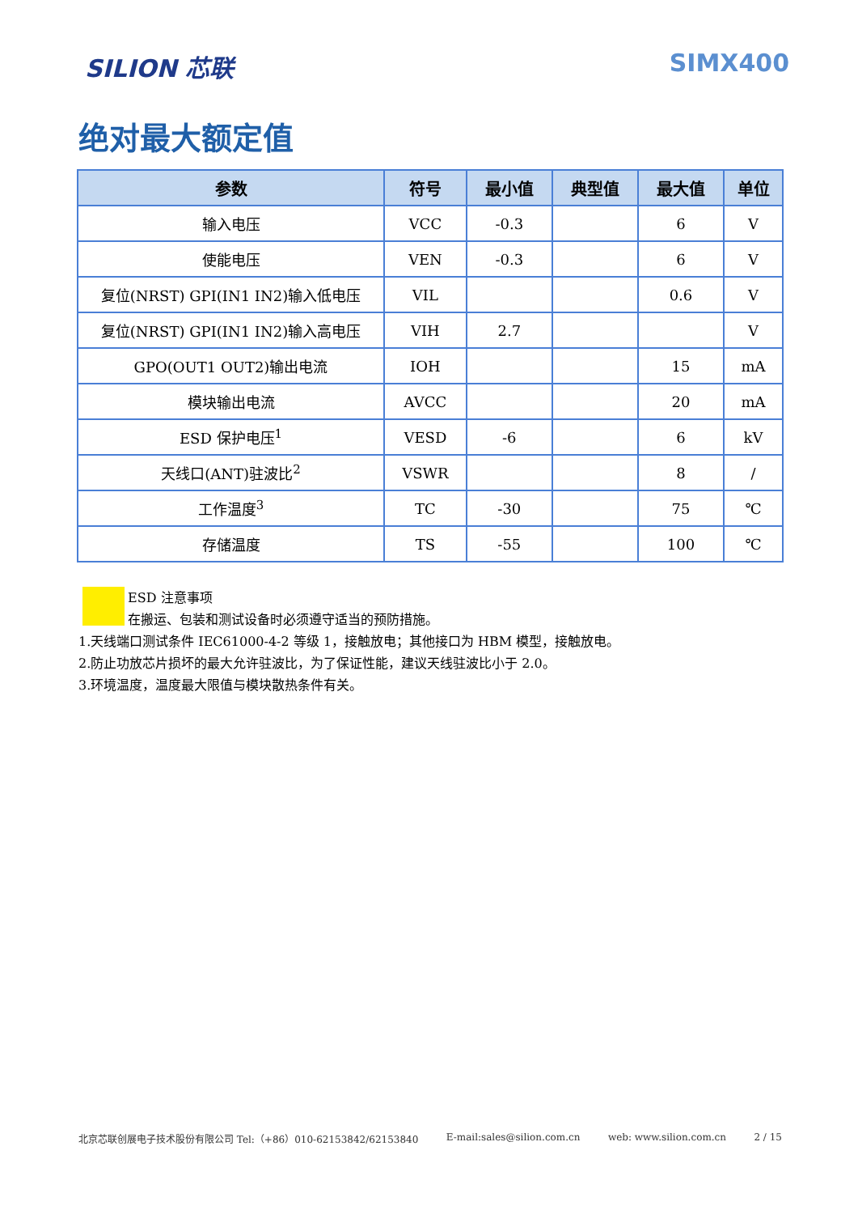SILION 芯联 SIMX400
绝对最大额定值
| 参数 | 符号 | 最小值 | 典型值 | 最大值 | 单位 |
| --- | --- | --- | --- | --- | --- |
| 输入电压 | VCC | -0.3 | | 6 | V |
| 使能电压 | VEN | -0.3 | | 6 | V |
| 复位(NRST) GPI(IN1 IN2)输入低电压 | VIL | | | 0.6 | V |
| 复位(NRST) GPI(IN1 IN2)输入高电压 | VIH | 2.7 | | | V |
| GPO(OUT1 OUT2)输出电流 | IOH | | | 15 | mA |
| 模块输出电流 | AVCC | | | 20 | mA |
| ESD 保护电压<sup>1</sup> | VESD | -6 | | 6 | kV |
| 天线口(ANT)驻波比<sup>2</sup> | VSWR | | | 8 | / |
| 工作温度<sup>3</sup> | TC | -30 | | 75 | ℃ |
| 存储温度 | TS | -55 | | 100 | ℃ |
ESD 注意事项
在搬运、包装和测试设备时必须遵守适当的预防措施。
1.天线端口测试条件 IEC61000-4-2 等级 1，接触放电；其他接口为 HBM 模型，接触放电。
2.防止功放芯片损坏的最大允许驻波比，为了保证性能，建议天线驻波比小于 2.0。
3.环境温度，温度最大限值与模块散热条件有关。
北京芯联创展电子技术股份有限公司 Tel:（+86）010-62153842/62153840 E-mail:sales@silion.com.cn web: www.silion.com.cn 2 / 15